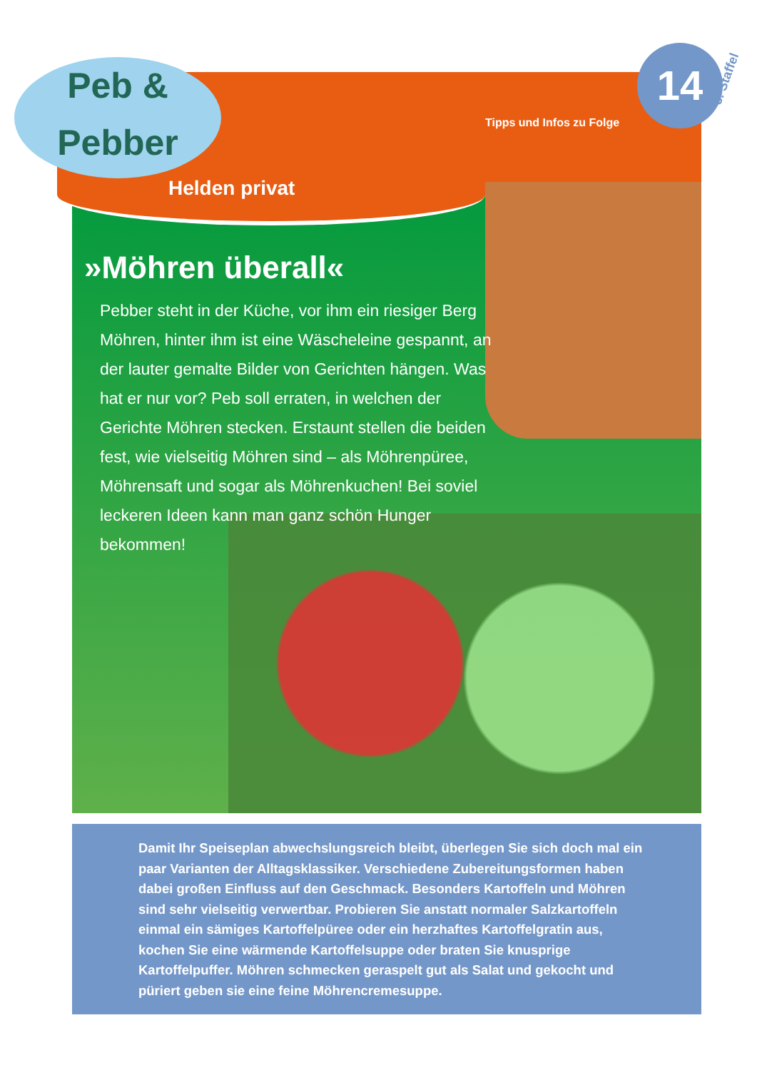Peb &
Pebber
14
Tipps und Infos zu Folge
3. Staffel
Helden privat
»Möhren überall«
Pebber steht in der Küche, vor ihm ein riesiger Berg Möhren, hinter ihm ist eine Wäscheleine gespannt, an der lauter gemalte Bilder von Gerichten hängen. Was hat er nur vor? Peb soll erraten, in welchen der Gerichte Möhren stecken. Erstaunt stellen die beiden fest, wie vielseitig Möhren sind – als Möhrenpüree, Möhrensaft und sogar als Möhrenkuchen! Bei soviel leckeren Ideen kann man ganz schön Hunger bekommen!
Damit Ihr Speiseplan abwechslungsreich bleibt, überlegen Sie sich doch mal ein paar Varianten der Alltagsklassiker. Verschiedene Zubereitungsformen haben dabei großen Einfluss auf den Geschmack. Besonders Kartoffeln und Möhren sind sehr vielseitig verwertbar. Probieren Sie anstatt normaler Salzkartoffeln einmal ein sämiges Kartoffelpüree oder ein herzhaftes Kartoffelgratin aus, kochen Sie eine wärmende Kartoffelsuppe oder braten Sie knusprige Kartoffelpuffer. Möhren schmecken geraspelt gut als Salat und gekocht und püriert geben sie eine feine Möhrencremesuppe.